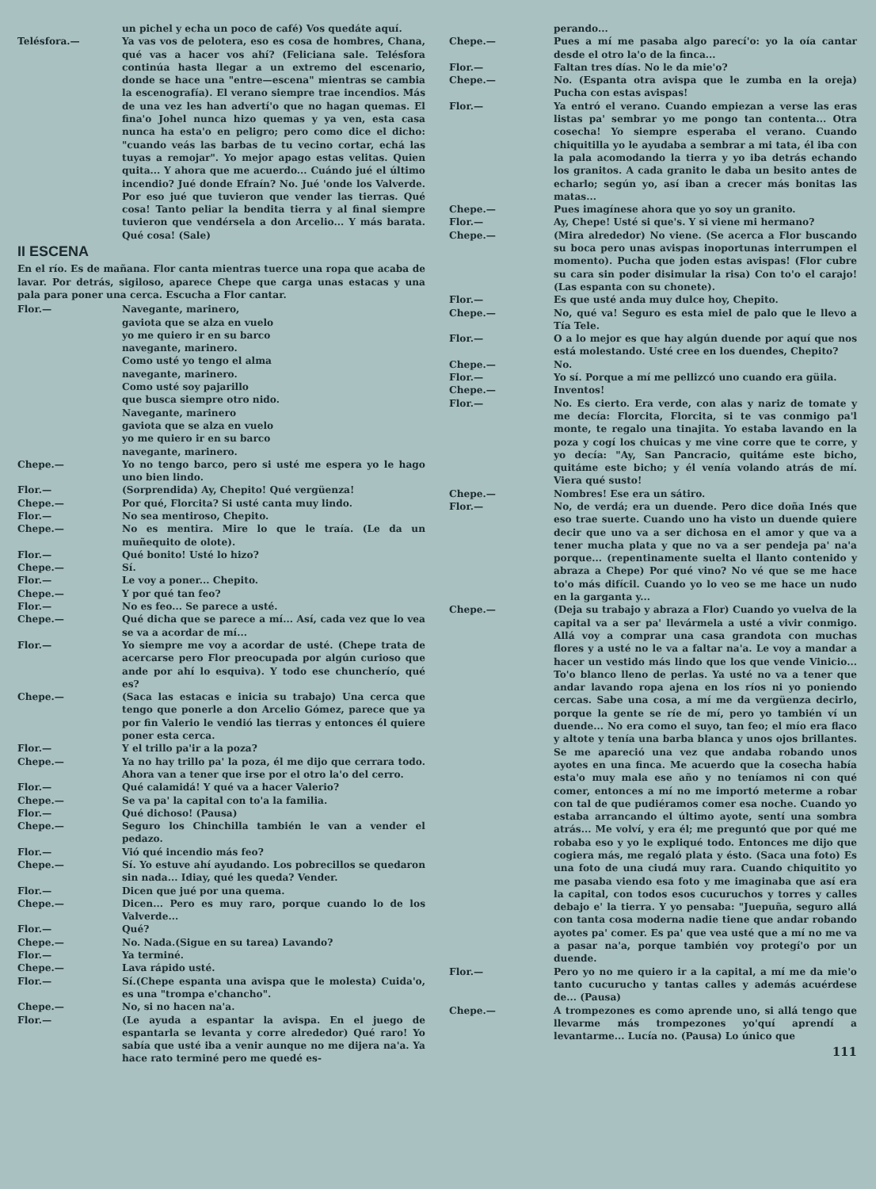un pichel y echa un poco de café) Vos quedáte aquí.
Telésfora.— Ya vas vos de pelotera, eso es cosa de hombres, Chana, qué vas a hacer vos ahí? (Feliciana sale. Telésfora continúa hasta llegar a un extremo del escenario, donde se hace una "entre—escena" mientras se cambia la escenografía). El verano siempre trae incendios. Más de una vez les han advertí'o que no hagan quemas. El fina'o Johel nunca hizo quemas y ya ven, esta casa nunca ha esta'o en peligro; pero como dice el dicho: "cuando veás las barbas de tu vecino cortar, echá las tuyas a remojar". Yo mejor apago estas velitas. Quien quita... Y ahora que me acuerdo... Cuándo jué el último incendio? Jué donde Efraín? No. Jué 'onde los Valverde. Por eso jué que tuvieron que vender las tierras. Qué cosa! Tanto peliar la bendita tierra y al final siempre tuvieron que vendérsela a don Arcelio... Y más barata. Qué cosa! (Sale)
II ESCENA
En el río. Es de mañana. Flor canta mientras tuerce una ropa que acaba de lavar. Por detrás, sigiloso, aparece Chepe que carga unas estacas y una pala para poner una cerca. Escucha a Flor cantar.
Flor.— Navegante, marinero,
gaviota que se alza en vuelo
yo me quiero ir en su barco
navegante, marinero.
Como usté yo tengo el alma
navegante, marinero.
Como usté soy pajarillo
que busca siempre otro nido.
Navegante, marinero
gaviota que se alza en vuelo
yo me quiero ir en su barco
navegante, marinero.
Chepe.— Yo no tengo barco, pero si usté me espera yo le hago uno bien lindo.
Flor.— (Sorprendida) Ay, Chepito! Qué vergüenza!
Chepe.— Por qué, Florcita? Si usté canta muy lindo.
Flor.— No sea mentiroso, Chepito.
Chepe.— No es mentira. Mire lo que le traía. (Le da un muñequito de olote).
Flor.— Qué bonito! Usté lo hizo?
Chepe.— Sí.
Flor.— Le voy a poner... Chepito.
Chepe.— Y por qué tan feo?
Flor.— No es feo... Se parece a usté.
Chepe.— Qué dicha que se parece a mí... Así, cada vez que lo vea se va a acordar de mí...
Flor.— Yo siempre me voy a acordar de usté. (Chepe trata de acercarse pero Flor preocupada por algún curioso que ande por ahí lo esquiva). Y todo ese chuncherío, qué es?
Chepe.— (Saca las estacas e inicia su trabajo) Una cerca que tengo que ponerle a don Arcelio Gómez, parece que ya por fin Valerio le vendió las tierras y entonces él quiere poner esta cerca.
Flor.— Y el trillo pa'ir a la poza?
Chepe.— Ya no hay trillo pa' la poza, él me dijo que cerrara todo. Ahora van a tener que irse por el otro la'o del cerro.
Flor.— Qué calamidá! Y qué va a hacer Valerio?
Chepe.— Se va pa' la capital con to'a la familia.
Flor.— Qué dichoso! (Pausa)
Chepe.— Seguro los Chinchilla también le van a vender el pedazo.
Flor.— Vió qué incendio más feo?
Chepe.— Sí. Yo estuve ahí ayudando. Los pobrecillos se quedaron sin nada... Idiay, qué les queda? Vender.
Flor.— Dicen que jué por una quema.
Chepe.— Dicen... Pero es muy raro, porque cuando lo de los Valverde...
Flor.— Qué?
Chepe.— No. Nada.(Sigue en su tarea) Lavando?
Flor.— Ya terminé.
Chepe.— Lava rápido usté.
Flor.— Sí.(Chepe espanta una avispa que le molesta) Cuida'o, es una "trompa e'chancho".
Chepe.— No, si no hacen na'a.
Flor.— (Le ayuda a espantar la avispa. En el juego de espantarla se levanta y corre alrededor) Qué raro! Yo sabía que usté iba a venir aunque no me dijera na'a. Ya hace rato terminé pero me quedé es-
perando...
Chepe.— Pues a mí me pasaba algo parecí'o: yo la oía cantar desde el otro la'o de la finca...
Flor.— Faltan tres días. No le da mie'o?
Chepe.— No. (Espanta otra avispa que le zumba en la oreja) Pucha con estas avispas!
Flor.— Ya entró el verano. Cuando empiezan a verse las eras listas pa' sembrar yo me pongo tan contenta... Otra cosecha! Yo siempre esperaba el verano. Cuando chiquitilla yo le ayudaba a sembrar a mi tata, él iba con la pala acomodando la tierra y yo iba detrás echando los granitos. A cada granito le daba un besito antes de echarlo; según yo, así iban a crecer más bonitas las matas...
Chepe.— Pues imagínese ahora que yo soy un granito.
Flor.— Ay, Chepe! Usté si que's. Y si viene mi hermano?
Chepe.— (Mira alrededor) No viene. (Se acerca a Flor buscando su boca pero unas avispas inoportunas interrumpen el momento). Pucha que joden estas avispas! (Flor cubre su cara sin poder disimular la risa) Con to'o el carajo! (Las espanta con su chonete).
Flor.— Es que usté anda muy dulce hoy, Chepito.
Chepe.— No, qué va! Seguro es esta miel de palo que le llevo a Tía Tele.
Flor.— O a lo mejor es que hay algún duende por aquí que nos está molestando. Usté cree en los duendes, Chepito?
Chepe.— No.
Flor.— Yo sí. Porque a mí me pellizcó uno cuando era güila.
Chepe.— Inventos!
Flor.— No. Es cierto. Era verde, con alas y nariz de tomate y me decía: Florcita, Florcita, si te vas conmigo pa'l monte, te regalo una tinajita. Yo estaba lavando en la poza y cogí los chuicas y me vine corre que te corre, y yo decía: "Ay, San Pancracio, quitáme este bicho, quitáme este bicho; y él venía volando atrás de mí. Viera qué susto!
Chepe.— Nombres! Ese era un sátiro.
Flor.— No, de verdá; era un duende. Pero dice doña Inés que eso trae suerte. Cuando uno ha visto un duende quiere decir que uno va a ser dichosa en el amor y que va a tener mucha plata y que no va a ser pendeja pa' na'a porque... (repentinamente suelta el llanto contenido y abraza a Chepe) Por qué vino? No vé que se me hace to'o más difícil. Cuando yo lo veo se me hace un nudo en la garganta y...
Chepe.— (Deja su trabajo y abraza a Flor) Cuando yo vuelva de la capital va a ser pa' llevármela a usté a vivir conmigo. Allá voy a comprar una casa grandota con muchas flores y a usté no le va a faltar na'a. Le voy a mandar a hacer un vestido más lindo que los que vende Vinicio... To'o blanco lleno de perlas. Ya usté no va a tener que andar lavando ropa ajena en los ríos ni yo poniendo cercas. Sabe una cosa, a mí me da vergüenza decirlo, porque la gente se ríe de mí, pero yo también ví un duende... No era como el suyo, tan feo; el mío era flaco y altote y tenía una barba blanca y unos ojos brillantes. Se me apareció una vez que andaba robando unos ayotes en una finca. Me acuerdo que la cosecha había esta'o muy mala ese año y no teníamos ni con qué comer, entonces a mí no me importó meterme a robar con tal de que pudiéramos comer esa noche. Cuando yo estaba arrancando el último ayote, sentí una sombra atrás... Me volví, y era él; me preguntó que por qué me robaba eso y yo le expliqué todo. Entonces me dijo que cogiera más, me regaló plata y ésto. (Saca una foto) Es una foto de una ciudá muy rara. Cuando chiquitito yo me pasaba viendo esa foto y me imaginaba que así era la capital, con todos esos cucuruchos y torres y calles debajo e' la tierra. Y yo pensaba: "Juepuña, seguro allá con tanta cosa moderna nadie tiene que andar robando ayotes pa' comer. Es pa' que vea usté que a mí no me va a pasar na'a, porque también voy protegí'o por un duende.
Flor.— Pero yo no me quiero ir a la capital, a mí me da mie'o tanto cucurucho y tantas calles y además acuérdese de... (Pausa)
Chepe.— A trompezones es como aprende uno, si allá tengo que llevarme más trompezones yo'quí aprendí a levantarme... Lucía no. (Pausa) Lo único que
111